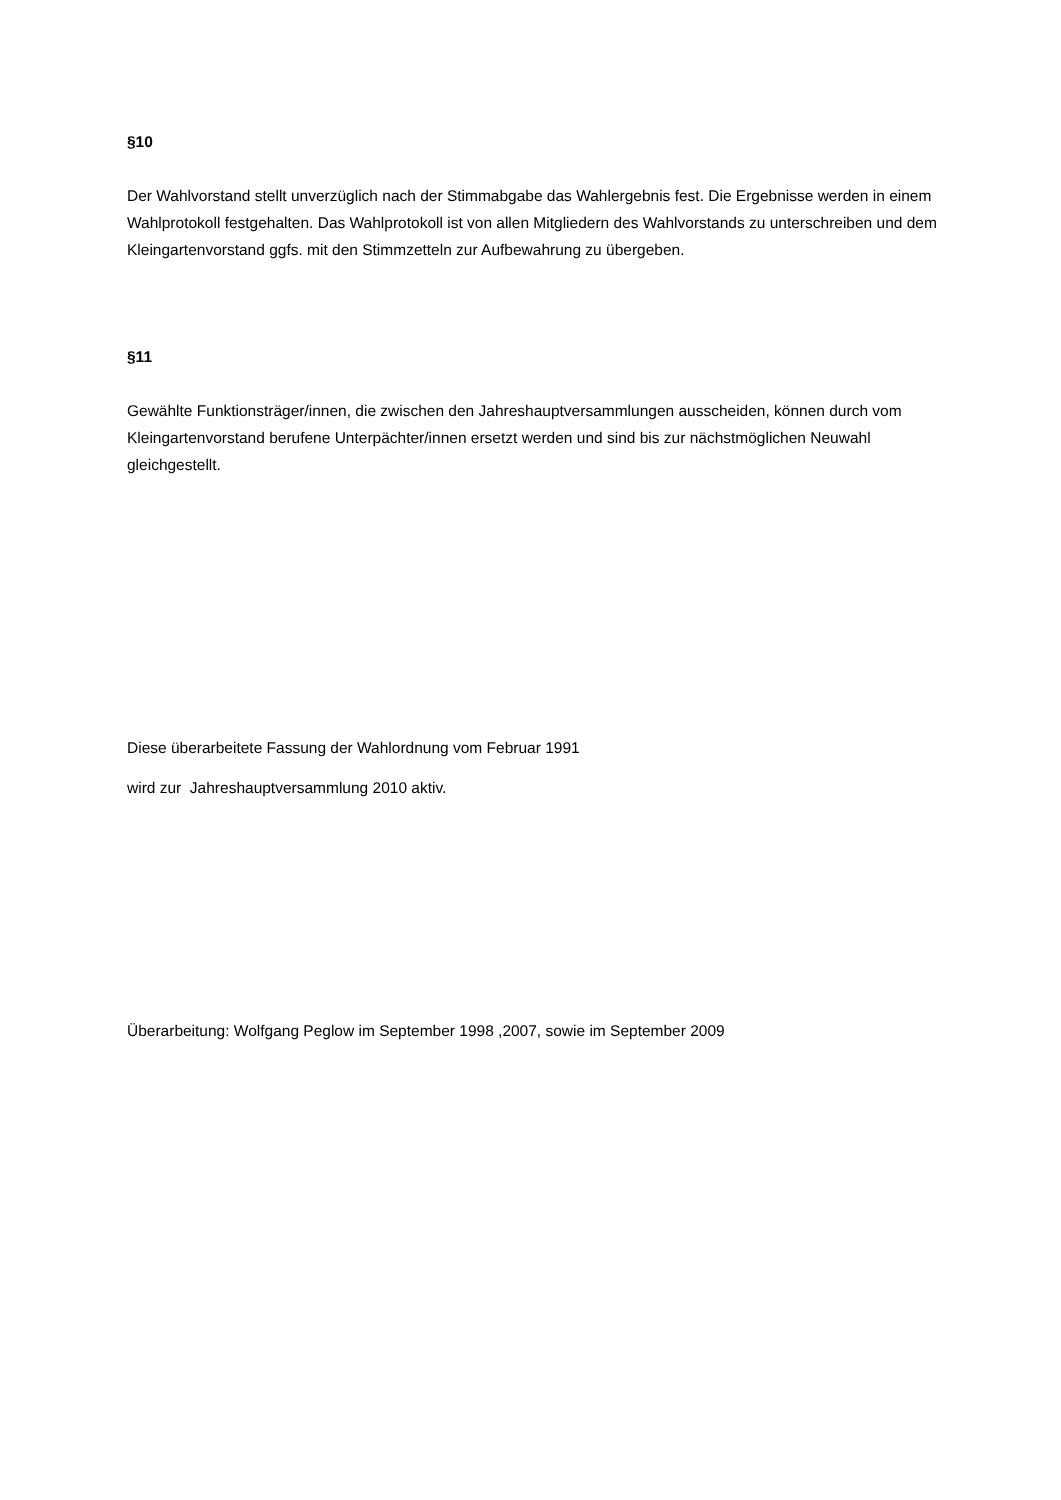§10
Der Wahlvorstand stellt unverzüglich nach der Stimmabgabe das Wahlergebnis fest. Die Ergebnisse werden in einem Wahlprotokoll festgehalten. Das Wahlprotokoll ist von allen Mitgliedern des Wahlvorstands zu unterschreiben und dem Kleingartenvorstand ggfs. mit den Stimmzetteln zur Aufbewahrung zu übergeben.
§11
Gewählte Funktionsträger/innen, die zwischen den Jahreshauptversammlungen ausscheiden, können durch vom Kleingartenvorstand berufene Unterpächter/innen ersetzt werden und sind bis zur nächstmöglichen Neuwahl gleichgestellt.
Diese überarbeitete Fassung der Wahlordnung vom Februar 1991
wird zur Jahreshauptversammlung 2010 aktiv.
Überarbeitung: Wolfgang Peglow im September 1998 ,2007, sowie im September 2009